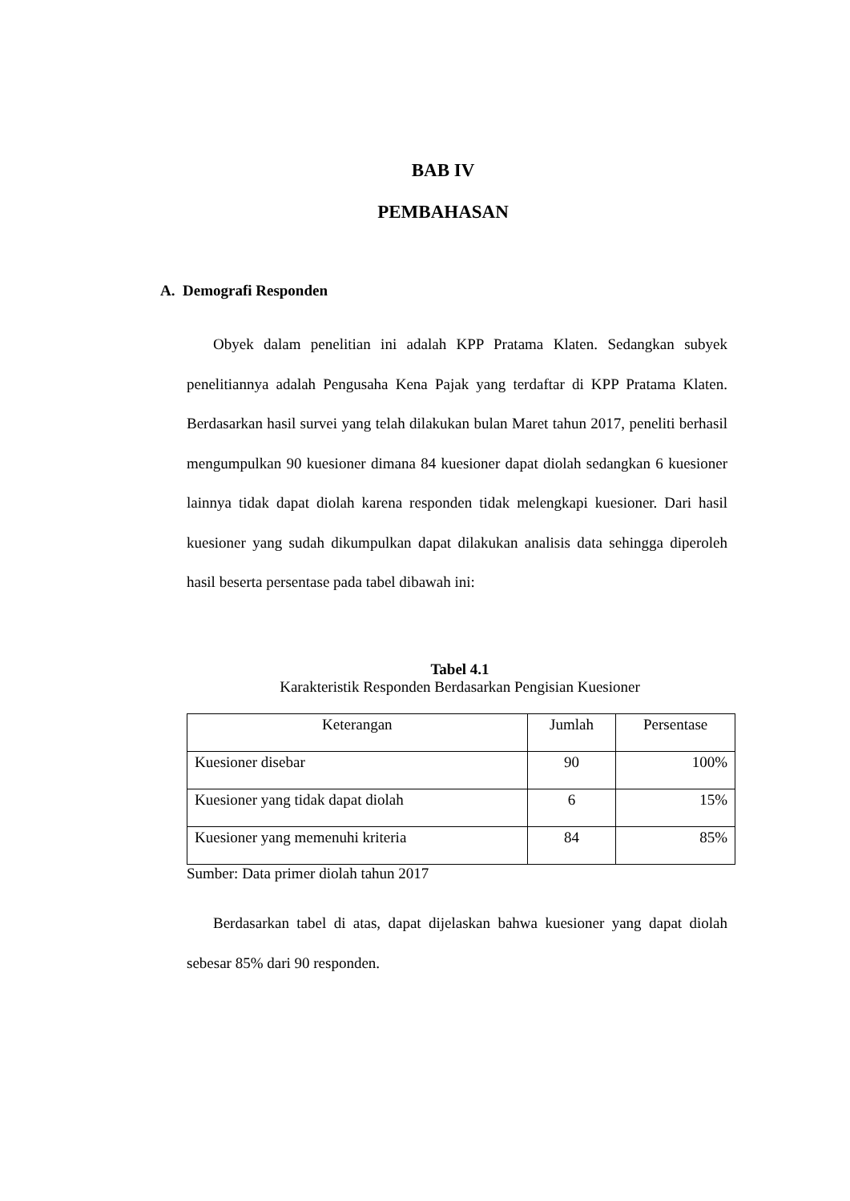BAB IV
PEMBAHASAN
A. Demografi Responden
Obyek dalam penelitian ini adalah KPP Pratama Klaten. Sedangkan subyek penelitiannya adalah Pengusaha Kena Pajak yang terdaftar di KPP Pratama Klaten. Berdasarkan hasil survei yang telah dilakukan bulan Maret tahun 2017, peneliti berhasil mengumpulkan 90 kuesioner dimana 84 kuesioner dapat diolah sedangkan 6 kuesioner lainnya tidak dapat diolah karena responden tidak melengkapi kuesioner. Dari hasil kuesioner yang sudah dikumpulkan dapat dilakukan analisis data sehingga diperoleh hasil beserta persentase pada tabel dibawah ini:
Tabel 4.1
Karakteristik Responden Berdasarkan Pengisian Kuesioner
| Keterangan | Jumlah | Persentase |
| --- | --- | --- |
| Kuesioner disebar | 90 | 100% |
| Kuesioner yang tidak dapat diolah | 6 | 15% |
| Kuesioner yang memenuhi kriteria | 84 | 85% |
Sumber: Data primer diolah tahun 2017
Berdasarkan tabel di atas, dapat dijelaskan bahwa kuesioner yang dapat diolah sebesar 85% dari 90 responden.